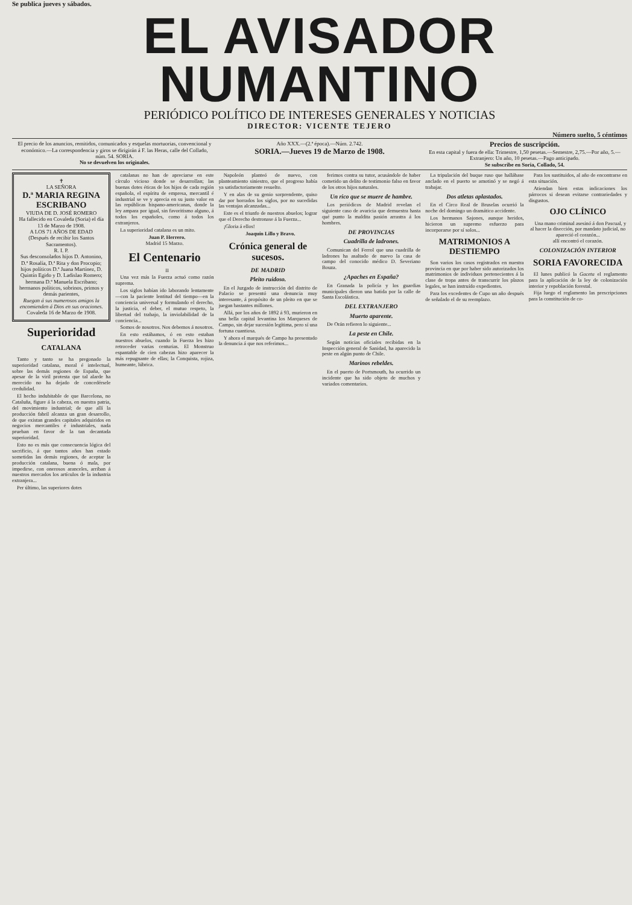Se publica jueves y sábados.
EL AVISADOR NUMANTINO
PERIÓDICO POLÍTICO DE INTERESES GENERALES Y NOTICIAS
DIRECTOR: VICENTE TEJERO
Número suelto, 5 céntimos
El precio de los anuncios, remitidos, comunicados y esquelas mortuorias, convencional y económico.—La correspondencia y giros se dirigirán á F. las Heras, calle del Collado, núm. 54. SORIA.
No se devuelven los originales.
Año XXX.—(2.ª época).—Núm. 2.742.
SORIA.—Jueves 19 de Marzo de 1908.
Precios de suscripción.
En esta capital y fuera de ella: Trimestre, 1,50 pesetas.—Semestre, 2,75.—Por año, 5.—Extranjero: Un año, 10 pesetas.—Pago anticipado.
Se subscribe en Soria, Collado, 54.
✝
LA SEÑORA
D.ª MARIA REGINA ESCRIBANO
VIUDA DE D. JOSÉ ROMERO
Ha fallecido en Covaleda (Soria) el día 13 de Marzo de 1908.
A LOS 71 AÑOS DE EDAD
(Después de recibir los Santos Sacramentos).
R. I. P.
Sus desconsolados hijos D. Antonino, D.ª Rosalía, D.ª Rita y don Procopio; hijos políticos D.ª Juana Martínez, D. Quintín Egido y D. Ladislao Romero; hermana D.ª Manuela Escribano; hermanos políticos, sobrinos, primos y demás parientes,
Ruegan á sus numerosos amigos la encomienden á Dios en sus oraciones.
Covaleda 16 de Marzo de 1908.
Superioridad
CATALANA
Tanto y tanto se ha pregonado la superioridad catalana, moral é intelectual, sobre las demás regiones de España, que apesar de la viril protesta que tal alarde ha merecido no ha dejado de concedérsele credulidad.
El hecho indubitable de que Barcelona, no Cataluña, figure á la cabeza, en nuestra patria, del movimiento industrial; de que allí la producción fabril alcanza un gran desarrollo, de que existan grandes capitales adquiridos en negocios mercantiles é industriales, nada prueban en favor de la tan decantada superioridad.
Esto no es más que consecuencia lógica del sacrificio, á que tantos años han estado sometidas las demás regiones, de aceptar la producción catalana, buena ó mala, por impedirse, con onerosos aranceles, arriban á nuestros mercados los artículos de la industria extranjera...
Per último, las superiores dotes
catalanas no han de apreciarse en este círculo vicioso donde se desarrollan; las buenas dotes éticas de los hijos de cada región española, el espíritu de empresa, mercantil é industrial se ve y aprecia en su justo valor en las repúblicas hispano-americanas, donde la ley ampara por igual, sin favoritismo alguno, á todos los españoles, como á todos los extranjeros.
La superioridad catalana es un mito.
Juan P. Herrero.
Madrid 15 Marzo.
El Centenario
II
Una vez más la Fuerza actuó como razón suprema.
Los siglos habían ido laborando lentamente—con la paciente lentitud del tiempo—en la conciencia universal y formulando el derecho, la justicia, el deber, el mutuo respeto, la libertad del trabajo, la inviolabilidad de la conciencia...
Somos de nosotros. Nos debemos á nosotros.
En esto estábamos, ó en esto estaban nuestros abuelos, cuando la Fuerza les hizo retroceder varias centurias. El Monstruo espantable de cien cabezas hizo aparecer la más repugnante de ellas; la Conquista, rojiza, humeante, lúbrica.
Napoleón planteó de nuevo, con planteamiento siniestro, que el progreso había ya satisfactoriamente resuelto.
Y en alas de su genio sorprendente, quiso dar por borrados los siglos, por no sucedidas las ventajas alcanzadas...
Este es el triunfo de nuestros abuelos; lograr que el Derecho destronase á la Fuerza...
¡Gloria á ellos!
Joaquín Lillo y Bravo.
Crónica general de sucesos.
DE MADRID
Pleito ruidoso.
En el Juzgado de instrucción del distrito de Palacio se presentó una denuncia muy interesante, á propósito de un pleito en que se juegan bastantes millones.
Allá, por los años de 1892 á 93, murieron en una bella capital levantina los Marqueses de Campo, sin dejar sucesión legítima, pero sí una fortuna cuantiosa.
Y ahora el marqués de Campo ha presentado la denuncia á que nos referimos...
ferimos contra su tutor, acusándole de haber cometido un delito de testimonio falso en favor de los otros hijos naturales.
Un rico que se muere de hambre.
Los periódicos de Madrid revelan el siguiente caso de avaricia que demuestra hasta qué punto la maldita pasión arrastra á los hombres.
DE PROVINCIAS
Cuadrilla de ladrones.
Comunican del Ferrol que una cuadrilla de ladrones ha asaltado de nuevo la casa de campo del conocido médico D. Severiano Bouza.
¿Apaches en España?
En Granada la policía y los guardias municipales dieron una batida por la calle de Santa Escolástica.
DEL EXTRANJERO
Muerto aparente.
De Orán refieren lo siguiente...
La peste en Chile.
Según noticias oficiales recibidas en la Inspección general de Sanidad, ha aparecido la peste en algún punto de Chile.
Marinos rebeldes.
En el puerto de Portsmouth, ha ocurrido un incidente que ha sido objeto de muchos y variados comentarios.
La tripulación del buque ruso que hallábase anclado en el puerto se amotinó y se negó á trabajar.
Dos atletas aplastados.
En el Circo Real de Bruselas ocurrió la noche del domingo un dramático accidente.
Los hermanos Sajones, aunque heridos, hicieron un supremo esfuerzo para incorporarse por sí solos...
MATRIMONIOS A DESTIEMPO
Son varios los casos registrados en nuestra provincia en que por haber sido autorizados los matrimonios de individuos pertenecientes á la clase de tropa antes de transcurrir los plazos legales, se han instruído expedientes.
Para los excedentes de Cupo un año después de señalado el de su reemplazo.
Para los sustituidos, al año de encontrarse en esta situación.
Atiendan bien estas indicaciones los párrocos si desean evitarse contrariedades y disgustos.
OJO CLÍNICO
Una mano criminal asesinó á don Pascual, y al hacer la disección, por mandato judicial, no apareció el corazón...
allí encontró el corazón.
COLONIZACIÓN INTERIOR
SORIA FAVORECIDA
El lunes publicó la Gaceta el reglamento para la aplicación de la ley de colonización interior y repoblación forestal.
Fija luego el reglamento las prescripciones para la constitución de co-